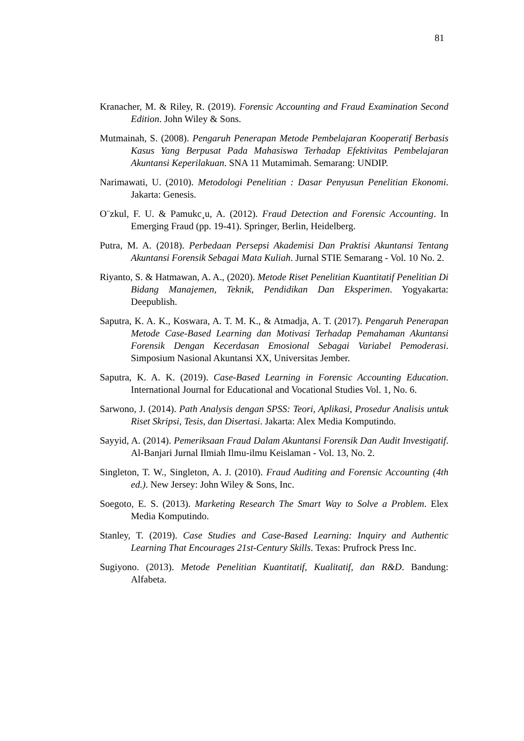81
Kranacher, M. & Riley, R. (2019). Forensic Accounting and Fraud Examination Second Edition. John Wiley & Sons.
Mutmainah, S. (2008). Pengaruh Penerapan Metode Pembelajaran Kooperatif Berbasis Kasus Yang Berpusat Pada Mahasiswa Terhadap Efektivitas Pembelajaran Akuntansi Keperilakuan. SNA 11 Mutamimah. Semarang: UNDIP.
Narimawati, U. (2010). Metodologi Penelitian : Dasar Penyusun Penelitian Ekonomi. Jakarta: Genesis.
O¨zkul, F. U. & Pamukc¸u, A. (2012). Fraud Detection and Forensic Accounting. In Emerging Fraud (pp. 19-41). Springer, Berlin, Heidelberg.
Putra, M. A. (2018). Perbedaan Persepsi Akademisi Dan Praktisi Akuntansi Tentang Akuntansi Forensik Sebagai Mata Kuliah. Jurnal STIE Semarang - Vol. 10 No. 2.
Riyanto, S. & Hatmawan, A. A., (2020). Metode Riset Penelitian Kuantitatif Penelitian Di Bidang Manajemen, Teknik, Pendidikan Dan Eksperimen. Yogyakarta: Deepublish.
Saputra, K. A. K., Koswara, A. T. M. K., & Atmadja, A. T. (2017). Pengaruh Penerapan Metode Case-Based Learning dan Motivasi Terhadap Pemahaman Akuntansi Forensik Dengan Kecerdasan Emosional Sebagai Variabel Pemoderasi. Simposium Nasional Akuntansi XX, Universitas Jember.
Saputra, K. A. K. (2019). Case-Based Learning in Forensic Accounting Education. International Journal for Educational and Vocational Studies Vol. 1, No. 6.
Sarwono, J. (2014). Path Analysis dengan SPSS: Teori, Aplikasi, Prosedur Analisis untuk Riset Skripsi, Tesis, dan Disertasi. Jakarta: Alex Media Komputindo.
Sayyid, A. (2014). Pemeriksaan Fraud Dalam Akuntansi Forensik Dan Audit Investigatif. Al-Banjari Jurnal Ilmiah Ilmu-ilmu Keislaman - Vol. 13, No. 2.
Singleton, T. W., Singleton, A. J. (2010). Fraud Auditing and Forensic Accounting (4th ed.). New Jersey: John Wiley & Sons, Inc.
Soegoto, E. S. (2013). Marketing Research The Smart Way to Solve a Problem. Elex Media Komputindo.
Stanley, T. (2019). Case Studies and Case-Based Learning: Inquiry and Authentic Learning That Encourages 21st-Century Skills. Texas: Prufrock Press Inc.
Sugiyono. (2013). Metode Penelitian Kuantitatif, Kualitatif, dan R&D. Bandung: Alfabeta.